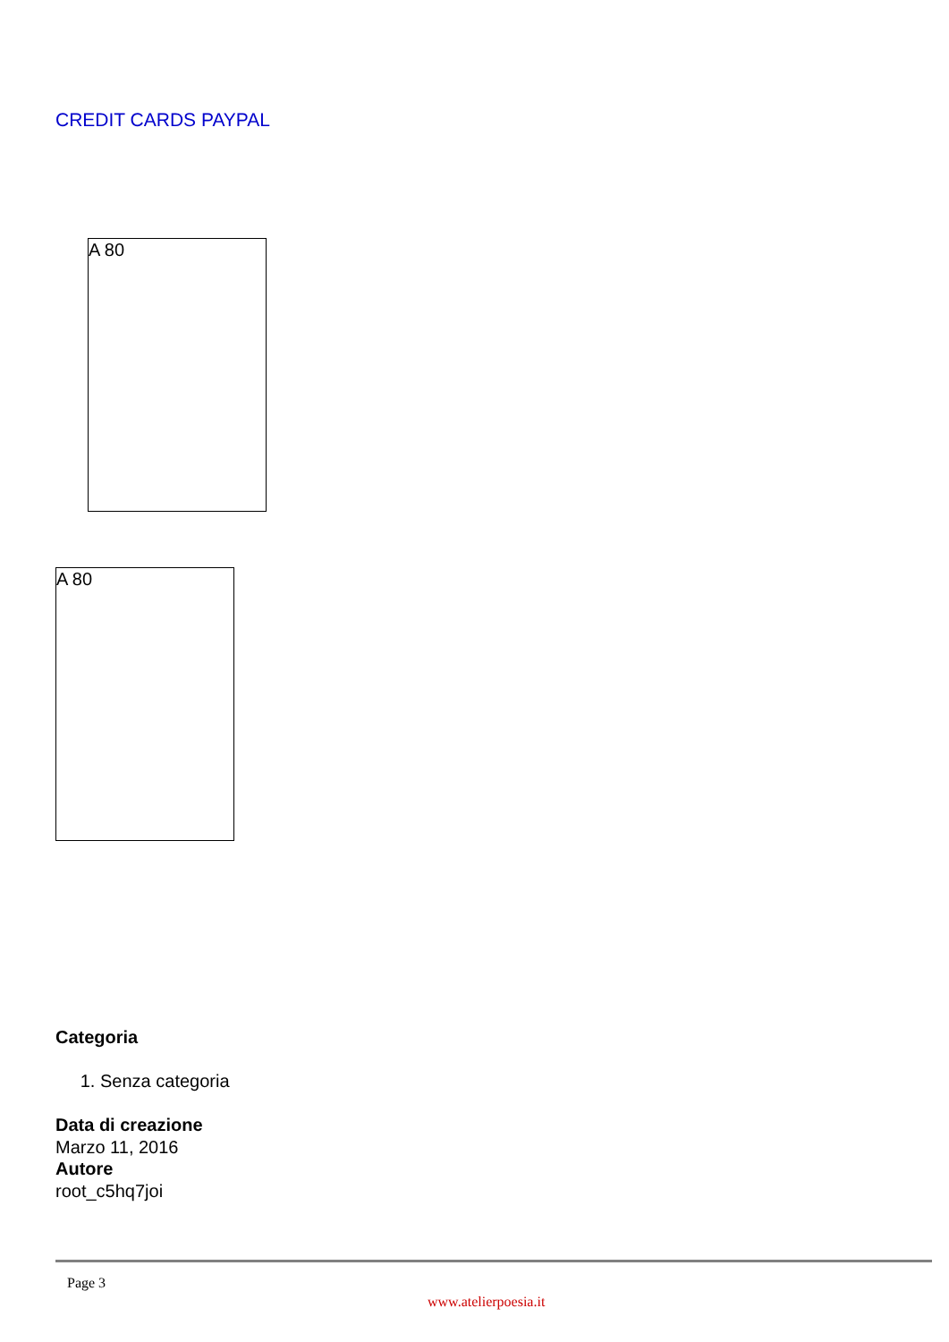CREDIT CARDS PAYPAL
A 80
A 80
Categoria
1. Senza categoria
Data di creazione
Marzo 11, 2016
Autore
root_c5hq7joi
Page 3
www.atelierpoesia.it